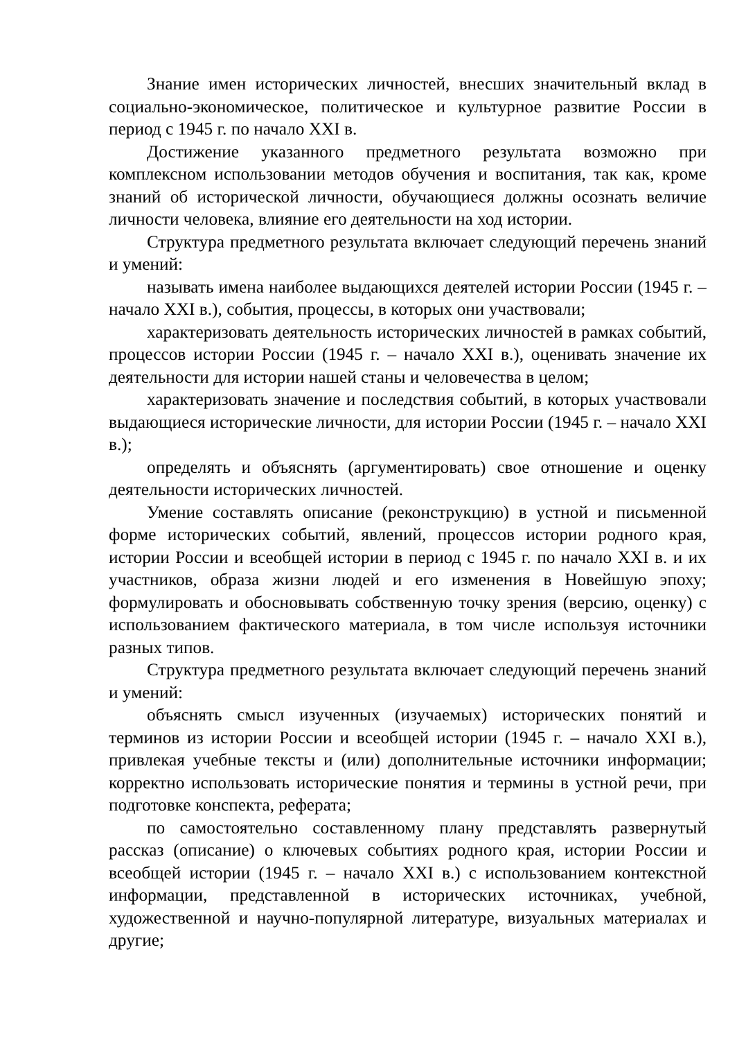Знание имен исторических личностей, внесших значительный вклад в социально-экономическое, политическое и культурное развитие России в период с 1945 г. по начало XXI в.
Достижение указанного предметного результата возможно при комплексном использовании методов обучения и воспитания, так как, кроме знаний об исторической личности, обучающиеся должны осознать величие личности человека, влияние его деятельности на ход истории.
Структура предметного результата включает следующий перечень знаний и умений:
называть имена наиболее выдающихся деятелей истории России (1945 г. – начало XXI в.), события, процессы, в которых они участвовали;
характеризовать деятельность исторических личностей в рамках событий, процессов истории России (1945 г. – начало XXI в.), оценивать значение их деятельности для истории нашей станы и человечества в целом;
характеризовать значение и последствия событий, в которых участвовали выдающиеся исторические личности, для истории России (1945 г. – начало XXI в.);
определять и объяснять (аргументировать) свое отношение и оценку деятельности исторических личностей.
Умение составлять описание (реконструкцию) в устной и письменной форме исторических событий, явлений, процессов истории родного края, истории России и всеобщей истории в период с 1945 г. по начало XXI в. и их участников, образа жизни людей и его изменения в Новейшую эпоху; формулировать и обосновывать собственную точку зрения (версию, оценку) с использованием фактического материала, в том числе используя источники разных типов.
Структура предметного результата включает следующий перечень знаний и умений:
объяснять смысл изученных (изучаемых) исторических понятий и терминов из истории России и всеобщей истории (1945 г. – начало XXI в.), привлекая учебные тексты и (или) дополнительные источники информации; корректно использовать исторические понятия и термины в устной речи, при подготовке конспекта, реферата;
по самостоятельно составленному плану представлять развернутый рассказ (описание) о ключевых событиях родного края, истории России и всеобщей истории (1945 г. – начало XXI в.) с использованием контекстной информации, представленной в исторических источниках, учебной, художественной и научно-популярной литературе, визуальных материалах и другие;